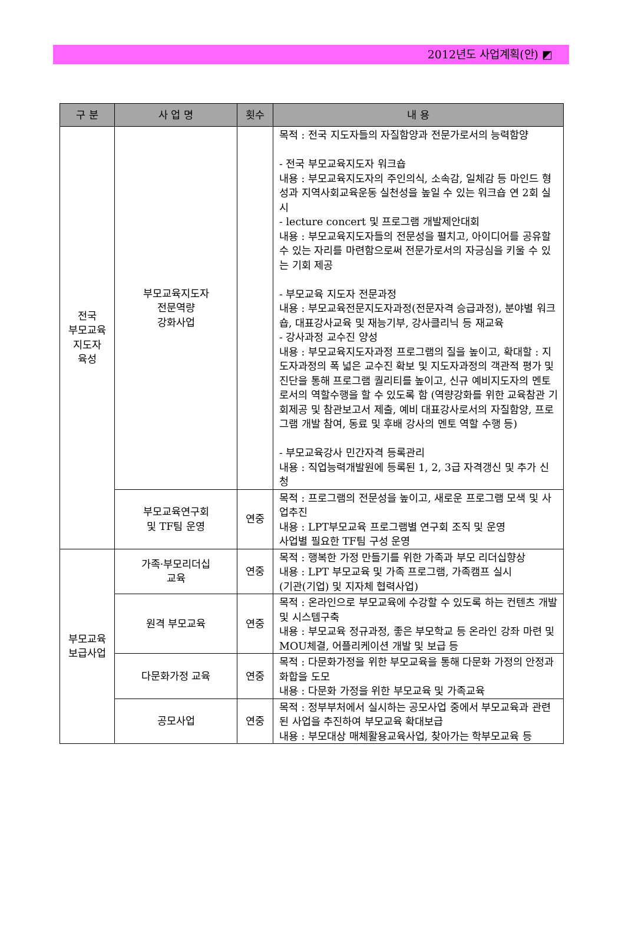2012년도 사업계획(안) ◩
| 구 분 | 사 업 명 | 횟수 | 내 용 |
| --- | --- | --- | --- |
| 전국 부모교육 지도자 육성 | 부모교육지도자 전문역량 강화사업 | | 목적 : 전국 지도자들의 자질함양과 전문가로서의 능력함양 - 전국 부모교육지도자 워크숍 내용 : 부모교육지도자의 주인의식, 소속감, 일체감 등 마인드 형성과 지역사회교육운동 실천성을 높일 수 있는 워크숍 연 2회 실시 - lecture concert 및 프로그램 개발제안대회 내용 : 부모교육지도자들의 전문성을 펼치고, 아이디어를 공유할 수 있는 자리를 마련함으로써 전문가로서의 자긍심을 키울 수 있는 기회 제공 - 부모교육 지도자 전문과정 내용 : 부모교육전문지도자과정(전문자격 승급과정), 분야별 워크숍, 대표강사교육 및 재능기부, 강사클리닉 등 재교육 - 강사과정 교수진 양성 내용 : 부모교육지도자과정 프로그램의 질을 높이고, 확대할 : 지도자과정의 폭 넓은 교수진 확보 및 지도자과정의 객관적 평가 및 진단을 통해 프로그램 퀄리티를 높이고, 신규 예비지도자의 멘토로서의 역할수행을 할 수 있도록 함 (역량강화를 위한 교육참관 기회제공 및 참관보고서 제출, 예비 대표강사로서의 자질함양, 프로그램 개발 참여, 동료 및 후배 강사의 멘토 역할 수행 등) - 부모교육강사 민간자격 등록관리 내용 : 직업능력개발원에 등록된 1, 2, 3급 자격갱신 및 추가 신청 |
| | 부모교육연구회 및 TF팀 운영 | 연중 | 목적 : 프로그램의 전문성을 높이고, 새로운 프로그램 모색 및 사업추진 내용 : LPT부모교육 프로그램별 연구회 조직 및 운영 사업별 필요한 TF팀 구성 운영 |
| 부모교육 보급사업 | 가족·부모리더십 교육 | 연중 | 목적 : 행복한 가정 만들기를 위한 가족과 부모 리더십향상 내용 : LPT 부모교육 및 가족 프로그램, 가족캠프 실시 (기관(기업) 및 지자체 협력사업) |
| | 원격 부모교육 | 연중 | 목적 : 온라인으로 부모교육에 수강할 수 있도록 하는 컨텐츠 개발 및 시스템구축 내용 : 부모교육 정규과정, 좋은 부모학교 등 온라인 강좌 마련 및 MOU체결, 어플리케이션 개발 및 보급 등 |
| | 다문화가정 교육 | 연중 | 목적 : 다문화가정을 위한 부모교육을 통해 다문화 가정의 안정과 화합을 도모 내용 : 다문화 가정을 위한 부모교육 및 가족교육 |
| | 공모사업 | 연중 | 목적 : 정부부처에서 실시하는 공모사업 중에서 부모교육과 관련된 사업을 추진하여 부모교육 확대보급 내용 : 부모대상 매체활용교육사업, 찾아가는 학부모교육 등 |